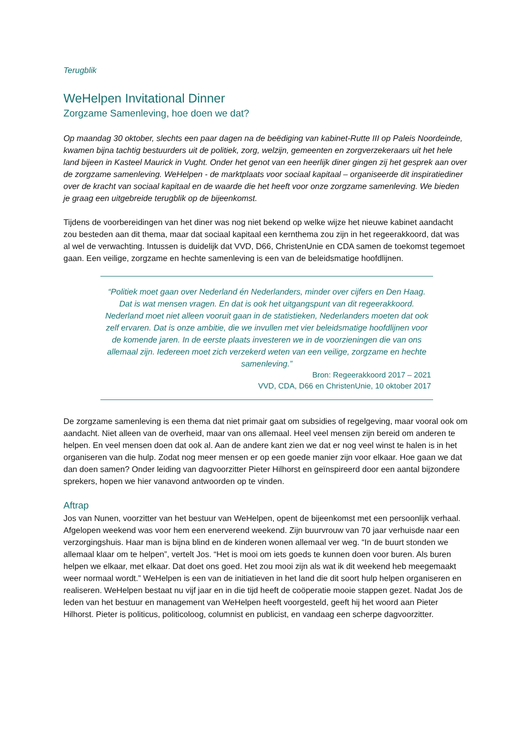Terugblik
WeHelpen Invitational Dinner
Zorgzame Samenleving, hoe doen we dat?
Op maandag 30 oktober, slechts een paar dagen na de beëdiging van kabinet-Rutte III op Paleis Noordeinde, kwamen bijna tachtig bestuurders uit de politiek, zorg, welzijn, gemeenten en zorgverzekeraars uit het hele land bijeen in Kasteel Maurick in Vught. Onder het genot van een heerlijk diner gingen zij het gesprek aan over de zorgzame samenleving. WeHelpen - de marktplaats voor sociaal kapitaal – organiseerde dit inspiratiediner over de kracht van sociaal kapitaal en de waarde die het heeft voor onze zorgzame samenleving. We bieden je graag een uitgebreide terugblik op de bijeenkomst.
Tijdens de voorbereidingen van het diner was nog niet bekend op welke wijze het nieuwe kabinet aandacht zou besteden aan dit thema, maar dat sociaal kapitaal een kernthema zou zijn in het regeerakkoord, dat was al wel de verwachting. Intussen is duidelijk dat VVD, D66, ChristenUnie en CDA samen de toekomst tegemoet gaan. Een veilige, zorgzame en hechte samenleving is een van de beleidsmatige hoofdlijnen.
“Politiek moet gaan over Nederland én Nederlanders, minder over cijfers en Den Haag. Dat is wat mensen vragen. En dat is ook het uitgangspunt van dit regeerakkoord. Nederland moet niet alleen vooruit gaan in de statistieken, Nederlanders moeten dat ook zelf ervaren. Dat is onze ambitie, die we invullen met vier beleidsmatige hoofdlijnen voor de komende jaren. In de eerste plaats investeren we in de voorzieningen die van ons allemaal zijn. Iedereen moet zich verzekerd weten van een veilige, zorgzame en hechte samenleving.”
Bron: Regeerakkoord 2017 – 2021
VVD, CDA, D66 en ChristenUnie, 10 oktober 2017
De zorgzame samenleving is een thema dat niet primair gaat om subsidies of regelgeving, maar vooral ook om aandacht. Niet alleen van de overheid, maar van ons allemaal. Heel veel mensen zijn bereid om anderen te helpen. En veel mensen doen dat ook al. Aan de andere kant zien we dat er nog veel winst te halen is in het organiseren van die hulp. Zodat nog meer mensen er op een goede manier zijn voor elkaar. Hoe gaan we dat dan doen samen? Onder leiding van dagvoorzitter Pieter Hilhorst en geïnspireerd door een aantal bijzondere sprekers, hopen we hier vanavond antwoorden op te vinden.
Aftrap
Jos van Nunen, voorzitter van het bestuur van WeHelpen, opent de bijeenkomst met een persoonlijk verhaal. Afgelopen weekend was voor hem een enerverend weekend. Zijn buurvrouw van 70 jaar verhuisde naar een verzorgingshuis. Haar man is bijna blind en de kinderen wonen allemaal ver weg. “In de buurt stonden we allemaal klaar om te helpen”, vertelt Jos. “Het is mooi om iets goeds te kunnen doen voor buren. Als buren helpen we elkaar, met elkaar. Dat doet ons goed. Het zou mooi zijn als wat ik dit weekend heb meegemaakt weer normaal wordt.” WeHelpen is een van de initiatieven in het land die dit soort hulp helpen organiseren en realiseren. WeHelpen bestaat nu vijf jaar en in die tijd heeft de coöperatie mooie stappen gezet. Nadat Jos de leden van het bestuur en management van WeHelpen heeft voorgesteld, geeft hij het woord aan Pieter Hilhorst. Pieter is politicus, politicoloog, columnist en publicist, en vandaag een scherpe dagvoorzitter.